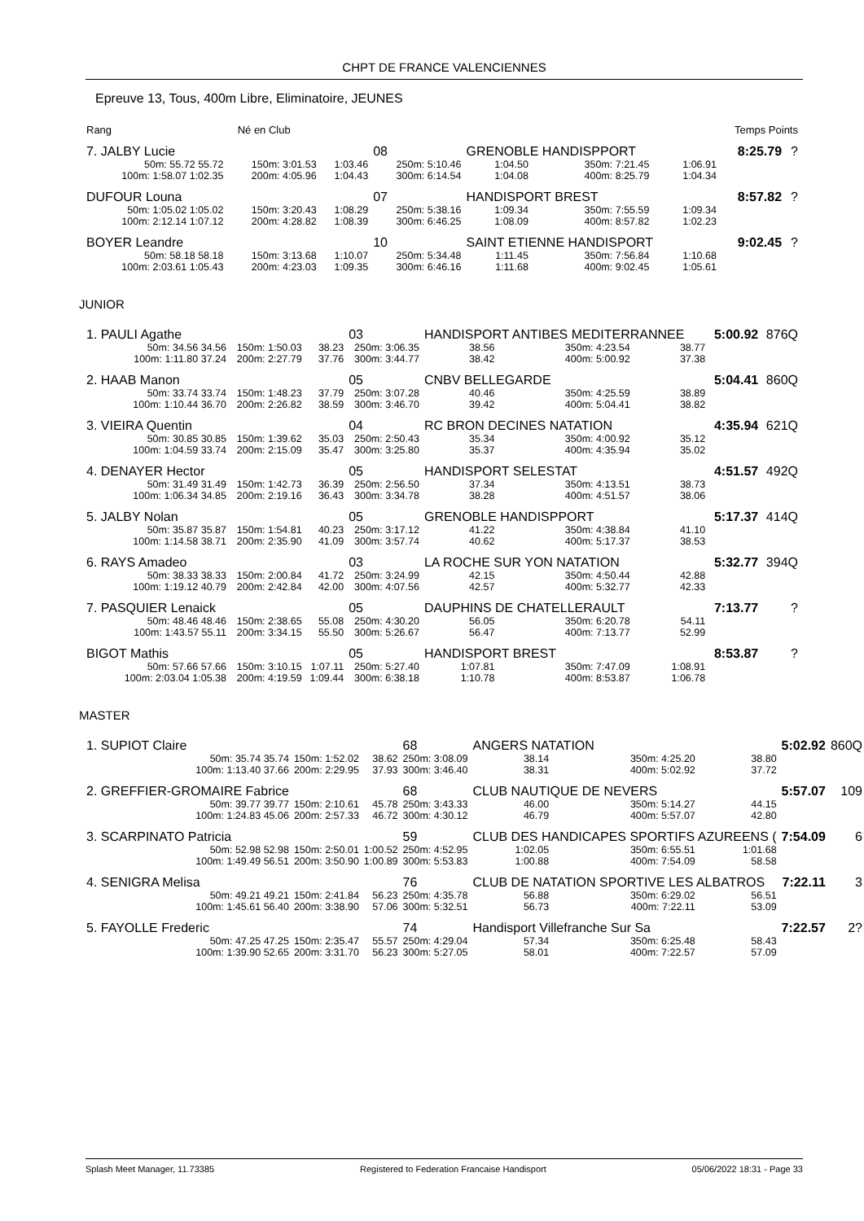CHPT DE FRANCE VALENCIENNES
Epreuve 13, Tous, 400m Libre, Eliminatoire, JEUNES
| Rang | | Né en Club | | Temps Points |
| 7. JALBY Lucie | | | 08 | GRENOBLE HANDISPPORT | | | 8:25.79 | ? |
| 50m: 55.72 55.72 | 150m: 3:01.53 | 1:03.46 | 250m: 5:10.46 | 1:04.50 | 350m: 7:21.45 | 1:06.91 | | |
| 100m: 1:58.07 1:02.35 | 200m: 4:05.96 | 1:04.43 | 300m: 6:14.54 | 1:04.08 | 400m: 8:25.79 | 1:04.34 | | |
| DUFOUR Louna | | | 07 | HANDISPORT BREST | | | 8:57.82 | ? |
| 50m: 1:05.02 1:05.02 | 150m: 3:20.43 | 1:08.29 | 250m: 5:38.16 | 1:09.34 | 350m: 7:55.59 | 1:09.34 | | |
| 100m: 2:12.14 1:07.12 | 200m: 4:28.82 | 1:08.39 | 300m: 6:46.25 | 1:08.09 | 400m: 8:57.82 | 1:02.23 | | |
| BOYER Leandre | | | 10 | SAINT ETIENNE HANDISPORT | | | 9:02.45 | ? |
| 50m: 58.18 58.18 | 150m: 3:13.68 | 1:10.07 | 250m: 5:34.48 | 1:11.45 | 350m: 7:56.84 | 1:10.68 | | |
| 100m: 2:03.61 1:05.43 | 200m: 4:23.03 | 1:09.35 | 300m: 6:46.16 | 1:11.68 | 400m: 9:02.45 | 1:05.61 | | |
JUNIOR
| 1. PAULI Agathe | | | 03 | HANDISPORT ANTIBES MEDITERRANNEE | | | 5:00.92 | 876Q |
| 50m: 34.56 34.56 | 150m: 1:50.03 | 38.23 | 250m: 3:06.35 | 38.56 | 350m: 4:23.54 | 38.77 | | |
| 100m: 1:11.80 37.24 | 200m: 2:27.79 | 37.76 | 300m: 3:44.77 | 38.42 | 400m: 5:00.92 | 37.38 | | |
| 2. HAAB Manon | | | 05 | CNBV BELLEGARDE | | | 5:04.41 | 860Q |
| 50m: 33.74 33.74 | 150m: 1:48.23 | 37.79 | 250m: 3:07.28 | 40.46 | 350m: 4:25.59 | 38.89 | | |
| 100m: 1:10.44 36.70 | 200m: 2:26.82 | 38.59 | 300m: 3:46.70 | 39.42 | 400m: 5:04.41 | 38.82 | | |
| 3. VIEIRA Quentin | | | 04 | RC BRON DECINES NATATION | | | 4:35.94 | 621Q |
| 50m: 30.85 30.85 | 150m: 1:39.62 | 35.03 | 250m: 2:50.43 | 35.34 | 350m: 4:00.92 | 35.12 | | |
| 100m: 1:04.59 33.74 | 200m: 2:15.09 | 35.47 | 300m: 3:25.80 | 35.37 | 400m: 4:35.94 | 35.02 | | |
| 4. DENAYER Hector | | | 05 | HANDISPORT SELESTAT | | | 4:51.57 | 492Q |
| 50m: 31.49 31.49 | 150m: 1:42.73 | 36.39 | 250m: 2:56.50 | 37.34 | 350m: 4:13.51 | 38.73 | | |
| 100m: 1:06.34 34.85 | 200m: 2:19.16 | 36.43 | 300m: 3:34.78 | 38.28 | 400m: 4:51.57 | 38.06 | | |
| 5. JALBY Nolan | | | 05 | GRENOBLE HANDISPPORT | | | 5:17.37 | 414Q |
| 50m: 35.87 35.87 | 150m: 1:54.81 | 40.23 | 250m: 3:17.12 | 41.22 | 350m: 4:38.84 | 41.10 | | |
| 100m: 1:14.58 38.71 | 200m: 2:35.90 | 41.09 | 300m: 3:57.74 | 40.62 | 400m: 5:17.37 | 38.53 | | |
| 6. RAYS Amadeo | | | 03 | LA ROCHE SUR YON NATATION | | | 5:32.77 | 394Q |
| 50m: 38.33 38.33 | 150m: 2:00.84 | 41.72 | 250m: 3:24.99 | 42.15 | 350m: 4:50.44 | 42.88 | | |
| 100m: 1:19.12 40.79 | 200m: 2:42.84 | 42.00 | 300m: 4:07.56 | 42.57 | 400m: 5:32.77 | 42.33 | | |
| 7. PASQUIER Lenaick | | | 05 | DAUPHINS DE CHATELLERAULT | | | 7:13.77 | ? |
| 50m: 48.46 48.46 | 150m: 2:38.65 | 55.08 | 250m: 4:30.20 | 56.05 | 350m: 6:20.78 | 54.11 | | |
| 100m: 1:43.57 55.11 | 200m: 3:34.15 | 55.50 | 300m: 5:26.67 | 56.47 | 400m: 7:13.77 | 52.99 | | |
| BIGOT Mathis | | | 05 | HANDISPORT BREST | | | 8:53.87 | ? |
| 50m: 57.66 57.66 | 150m: 3:10.15 | 1:07.11 | 250m: 5:27.40 | 1:07.81 | 350m: 7:47.09 | 1:08.91 | | |
| 100m: 2:03.04 1:05.38 | 200m: 4:19.59 | 1:09.44 | 300m: 6:38.18 | 1:10.78 | 400m: 8:53.87 | 1:06.78 | | |
MASTER
| 1. SUPIOT Claire | | | 68 | ANGERS NATATION | | | 5:02.92 | 860Q |
| 50m: 35.74 35.74 | 150m: 1:52.02 | 38.62 | 250m: 3:08.09 | 38.14 | 350m: 4:25.20 | 38.80 | | |
| 100m: 1:13.40 37.66 | 200m: 2:29.95 | 37.93 | 300m: 3:46.40 | 38.31 | 400m: 5:02.92 | 37.72 | | |
| 2. GREFFIER-GROMAIRE Fabrice | | | 68 | CLUB NAUTIQUE DE NEVERS | | | 5:57.07 | 109 |
| 50m: 39.77 39.77 | 150m: 2:10.61 | 45.78 | 250m: 3:43.33 | 46.00 | 350m: 5:14.27 | 44.15 | | |
| 100m: 1:24.83 45.06 | 200m: 2:57.33 | 46.72 | 300m: 4:30.12 | 46.79 | 400m: 5:57.07 | 42.80 | | |
| 3. SCARPINATO Patricia | | | 59 | CLUB DES HANDICAPES SPORTIFS AZUREENS ( | | | 7:54.09 | 6 |
| 50m: 52.98 52.98 | 150m: 2:50.01 | 1:00.52 | 250m: 4:52.95 | 1:02.05 | 350m: 6:55.51 | 1:01.68 | | |
| 100m: 1:49.49 56.51 | 200m: 3:50.90 | 1:00.89 | 300m: 5:53.83 | 1:00.88 | 400m: 7:54.09 | 58.58 | | |
| 4. SENIGRA Melisa | | | 76 | CLUB DE NATATION SPORTIVE LES ALBATROS | | | 7:22.11 | 3 |
| 50m: 49.21 49.21 | 150m: 2:41.84 | 56.23 | 250m: 4:35.78 | 56.88 | 350m: 6:29.02 | 56.51 | | |
| 100m: 1:45.61 56.40 | 200m: 3:38.90 | 57.06 | 300m: 5:32.51 | 56.73 | 400m: 7:22.11 | 53.09 | | |
| 5. FAYOLLE Frederic | | | 74 | Handisport Villefranche Sur Sa | | | 7:22.57 | 2? |
| 50m: 47.25 47.25 | 150m: 2:35.47 | 55.57 | 250m: 4:29.04 | 57.34 | 350m: 6:25.48 | 58.43 | | |
| 100m: 1:39.90 52.65 | 200m: 3:31.70 | 56.23 | 300m: 5:27.05 | 58.01 | 400m: 7:22.57 | 57.09 | | |
Splash Meet Manager, 11.73385 Registered to Federation Francaise Handisport 05/06/2022 18:31 - Page 33